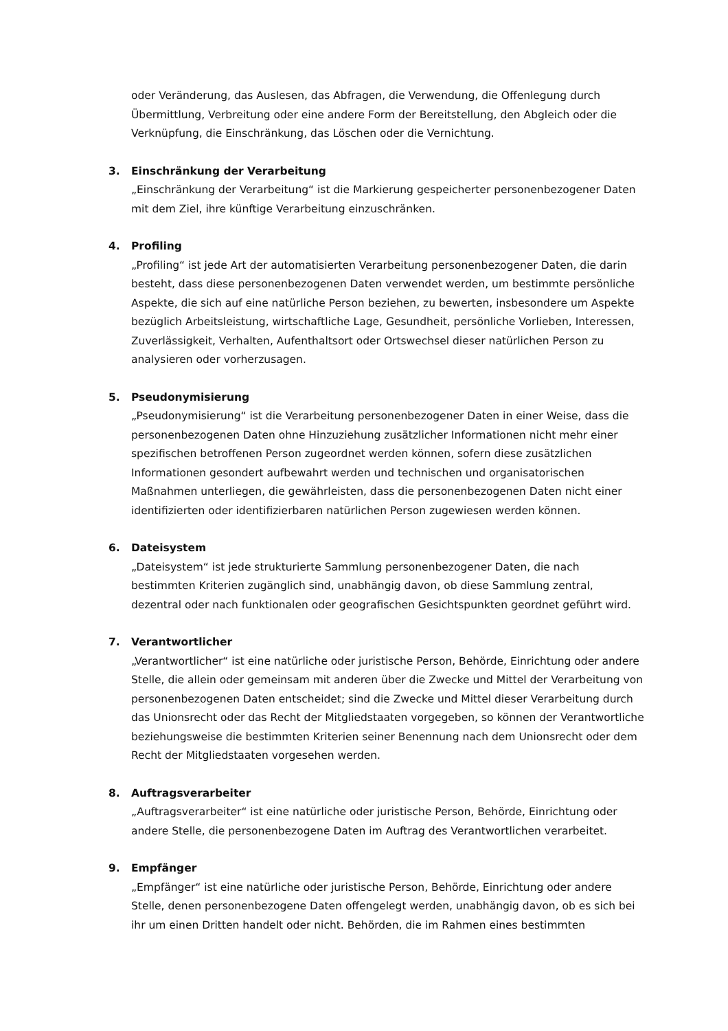oder Veränderung, das Auslesen, das Abfragen, die Verwendung, die Offenlegung durch Übermittlung, Verbreitung oder eine andere Form der Bereitstellung, den Abgleich oder die Verknüpfung, die Einschränkung, das Löschen oder die Vernichtung.
3. Einschränkung der Verarbeitung
„Einschränkung der Verarbeitung“ ist die Markierung gespeicherter personenbezogener Daten mit dem Ziel, ihre künftige Verarbeitung einzuschränken.
4. Profiling
„Profiling“ ist jede Art der automatisierten Verarbeitung personenbezogener Daten, die darin besteht, dass diese personenbezogenen Daten verwendet werden, um bestimmte persönliche Aspekte, die sich auf eine natürliche Person beziehen, zu bewerten, insbesondere um Aspekte bezüglich Arbeitsleistung, wirtschaftliche Lage, Gesundheit, persönliche Vorlieben, Interessen, Zuverlässigkeit, Verhalten, Aufenthaltsort oder Ortswechsel dieser natürlichen Person zu analysieren oder vorherzusagen.
5. Pseudonymisierung
„Pseudonymisierung“ ist die Verarbeitung personenbezogener Daten in einer Weise, dass die personenbezogenen Daten ohne Hinzuziehung zusätzlicher Informationen nicht mehr einer spezifischen betroffenen Person zugeordnet werden können, sofern diese zusätzlichen Informationen gesondert aufbewahrt werden und technischen und organisatorischen Maßnahmen unterliegen, die gewährleisten, dass die personenbezogenen Daten nicht einer identifizierten oder identifizierbaren natürlichen Person zugewiesen werden können.
6. Dateisystem
„Dateisystem“ ist jede strukturierte Sammlung personenbezogener Daten, die nach bestimmten Kriterien zugänglich sind, unabhängig davon, ob diese Sammlung zentral, dezentral oder nach funktionalen oder geografischen Gesichtspunkten geordnet geführt wird.
7. Verantwortlicher
„Verantwortlicher“ ist eine natürliche oder juristische Person, Behörde, Einrichtung oder andere Stelle, die allein oder gemeinsam mit anderen über die Zwecke und Mittel der Verarbeitung von personenbezogenen Daten entscheidet; sind die Zwecke und Mittel dieser Verarbeitung durch das Unionsrecht oder das Recht der Mitgliedstaaten vorgegeben, so können der Verantwortliche beziehungsweise die bestimmten Kriterien seiner Benennung nach dem Unionsrecht oder dem Recht der Mitgliedstaaten vorgesehen werden.
8. Auftragsverarbeiter
„Auftragsverarbeiter“ ist eine natürliche oder juristische Person, Behörde, Einrichtung oder andere Stelle, die personenbezogene Daten im Auftrag des Verantwortlichen verarbeitet.
9. Empfänger
„Empfänger“ ist eine natürliche oder juristische Person, Behörde, Einrichtung oder andere Stelle, denen personenbezogene Daten offengelegt werden, unabhängig davon, ob es sich bei ihr um einen Dritten handelt oder nicht. Behörden, die im Rahmen eines bestimmten